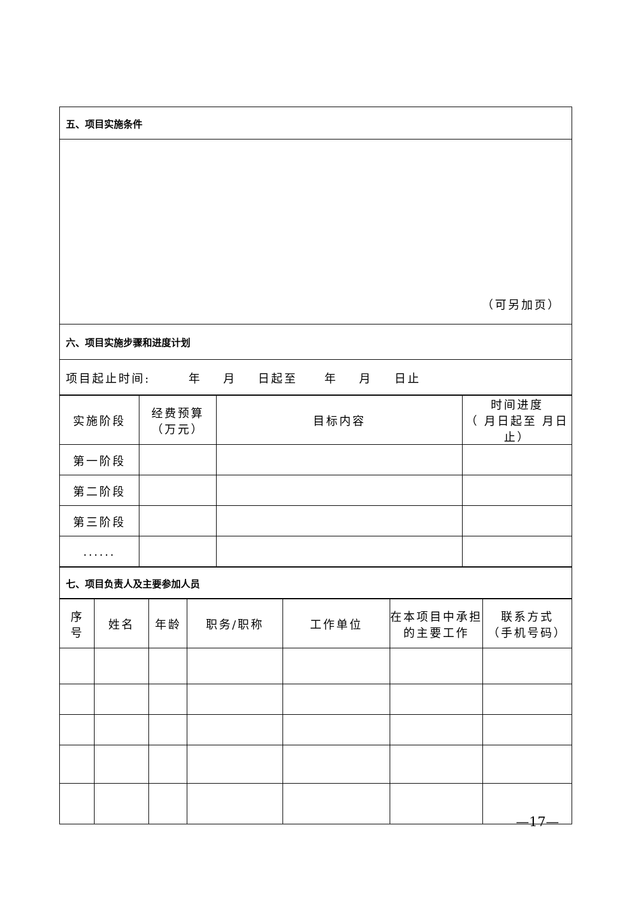| 五、项目实施条件 |
| （可另加页） |
| 六、项目实施步骤和进度计划 |
| 项目起止时间: 年 月 日起至 年 月 日止 |
| 实施阶段 | 经费预算 （万元） | 目标内容 | 时间进度 （ 月日起至 月日止） |
| --- | --- | --- | --- |
| 第一阶段 | | | |
| 第二阶段 | | | |
| 第三阶段 | | | |
| ...... | | | |
| 七、项目负责人及主要参加人员 |
| 序 号 | 姓名 | 年龄 | 职务/职称 | 工作单位 | 在本项目中承担的主要工作 | 联系方式 （手机号码） |
| --- | --- | --- | --- | --- | --- | --- |
—17—